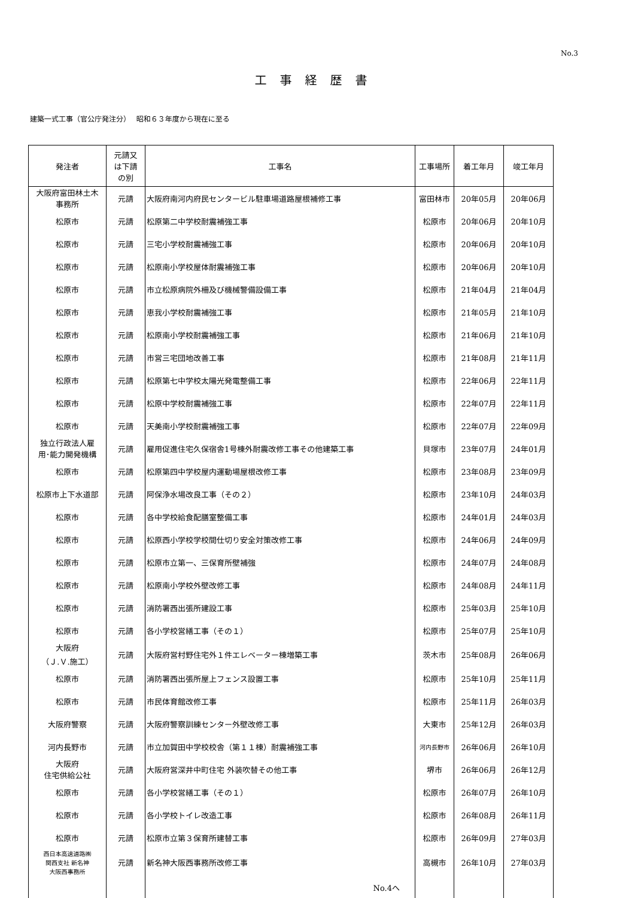No.3
工事経歴書
建築一式工事（官公庁発注分）　 昭和６３年度から現在に至る
| 発注者 | 元請又 は下請 の別 | 工事名 | 工事場所 | 着工年月 | 竣工年月 |
| --- | --- | --- | --- | --- | --- |
| 大阪府富田林土木 事務所 | 元請 | 大阪府南河内府民センタービル駐車場道路屋根補修工事 | 富田林市 | 20年05月 | 20年06月 |
| 松原市 | 元請 | 松原第二中学校耐震補強工事 | 松原市 | 20年06月 | 20年10月 |
| 松原市 | 元請 | 三宅小学校耐震補強工事 | 松原市 | 20年06月 | 20年10月 |
| 松原市 | 元請 | 松原南小学校屋体耐震補強工事 | 松原市 | 20年06月 | 20年10月 |
| 松原市 | 元請 | 市立松原病院外柵及び機械警備設備工事 | 松原市 | 21年04月 | 21年04月 |
| 松原市 | 元請 | 恵我小学校耐震補強工事 | 松原市 | 21年05月 | 21年10月 |
| 松原市 | 元請 | 松原南小学校耐震補強工事 | 松原市 | 21年06月 | 21年10月 |
| 松原市 | 元請 | 市営三宅団地改善工事 | 松原市 | 21年08月 | 21年11月 |
| 松原市 | 元請 | 松原第七中学校太陽光発電整備工事 | 松原市 | 22年06月 | 22年11月 |
| 松原市 | 元請 | 松原中学校耐震補強工事 | 松原市 | 22年07月 | 22年11月 |
| 松原市 | 元請 | 天美南小学校耐震補強工事 | 松原市 | 22年07月 | 22年09月 |
| 独立行政法人雇 用･能力開発機構 | 元請 | 雇用促進住宅久保宿舎1号棟外耐震改修工事その他建築工事 | 貝塚市 | 23年07月 | 24年01月 |
| 松原市 | 元請 | 松原第四中学校屋内運動場屋根改修工事 | 松原市 | 23年08月 | 23年09月 |
| 松原市上下水道部 | 元請 | 阿保浄水場改良工事（その２） | 松原市 | 23年10月 | 24年03月 |
| 松原市 | 元請 | 各中学校給食配膳室整備工事 | 松原市 | 24年01月 | 24年03月 |
| 松原市 | 元請 | 松原西小学校学校間仕切り安全対策改修工事 | 松原市 | 24年06月 | 24年09月 |
| 松原市 | 元請 | 松原市立第一、三保育所壁補強 | 松原市 | 24年07月 | 24年08月 |
| 松原市 | 元請 | 松原南小学校外壁改修工事 | 松原市 | 24年08月 | 24年11月 |
| 松原市 | 元請 | 消防署西出張所建設工事 | 松原市 | 25年03月 | 25年10月 |
| 松原市 | 元請 | 各小学校営繕工事（その１） | 松原市 | 25年07月 | 25年10月 |
| 大阪府 （Ｊ.Ｖ.施工） | 元請 | 大阪府営村野住宅外１件エレベーター棟増築工事 | 茨木市 | 25年08月 | 26年06月 |
| 松原市 | 元請 | 消防署西出張所屋上フェンス設置工事 | 松原市 | 25年10月 | 25年11月 |
| 松原市 | 元請 | 市民体育館改修工事 | 松原市 | 25年11月 | 26年03月 |
| 大阪府警察 | 元請 | 大阪府警察訓練センター外壁改修工事 | 大東市 | 25年12月 | 26年03月 |
| 河内長野市 | 元請 | 市立加賀田中学校校舎（第１１棟）耐震補強工事 | 河内長野市 | 26年06月 | 26年10月 |
| 大阪府 住宅供給公社 | 元請 | 大阪府営深井中町住宅 外装吹替その他工事 | 堺市 | 26年06月 | 26年12月 |
| 松原市 | 元請 | 各小学校営繕工事（その１） | 松原市 | 26年07月 | 26年10月 |
| 松原市 | 元請 | 各小学校トイレ改造工事 | 松原市 | 26年08月 | 26年11月 |
| 松原市 | 元請 | 松原市立第３保育所建替工事 | 松原市 | 26年09月 | 27年03月 |
| 西日本高速道路㈱ 関西支社 新名神 大阪西事務所 | 元請 | 新名神大阪西事務所改修工事 | 高槻市 | 26年10月 | 27年03月 |
| | | No.4へ | | | |